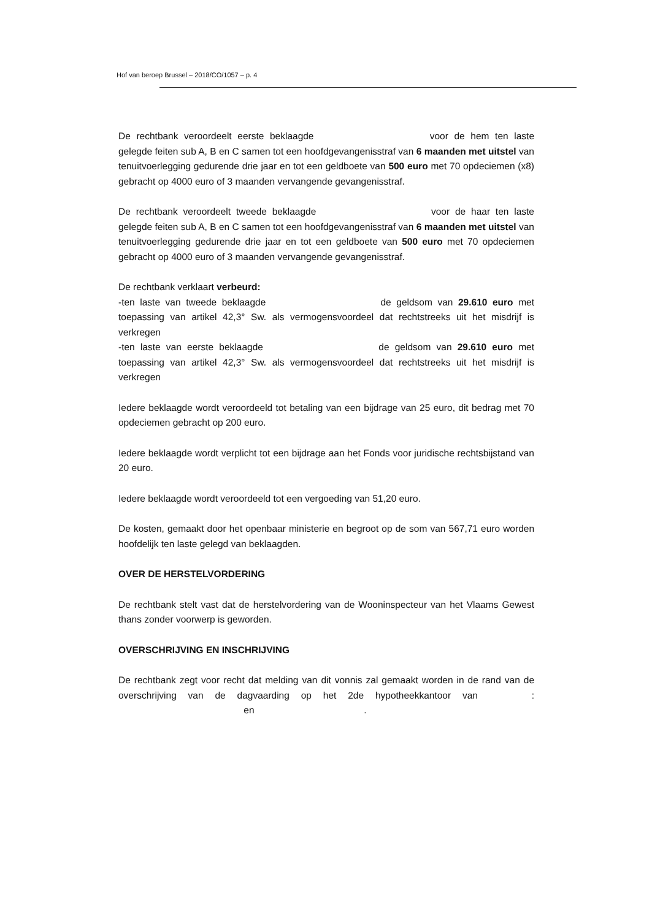Hof van beroep Brussel – 2018/CO/1057 – p. 4
De rechtbank veroordeelt eerste beklaagde voor de hem ten laste gelegde feiten sub A, B en C samen tot een hoofdgevangenisstraf van 6 maanden met uitstel van tenuitvoerlegging gedurende drie jaar en tot een geldboete van 500 euro met 70 opdeciemen (x8) gebracht op 4000 euro of 3 maanden vervangende gevangenisstraf.
De rechtbank veroordeelt tweede beklaagde voor de haar ten laste gelegde feiten sub A, B en C samen tot een hoofdgevangenisstraf van 6 maanden met uitstel van tenuitvoerlegging gedurende drie jaar en tot een geldboete van 500 euro met 70 opdeciemen gebracht op 4000 euro of 3 maanden vervangende gevangenisstraf.
De rechtbank verklaart verbeurd:
-ten laste van tweede beklaagde de geldsom van 29.610 euro met toepassing van artikel 42,3° Sw. als vermogensvoordeel dat rechtstreeks uit het misdrijf is verkregen
-ten laste van eerste beklaagde de geldsom van 29.610 euro met toepassing van artikel 42,3° Sw. als vermogensvoordeel dat rechtstreeks uit het misdrijf is verkregen
Iedere beklaagde wordt veroordeeld tot betaling van een bijdrage van 25 euro, dit bedrag met 70 opdeciemen gebracht op 200 euro.
Iedere beklaagde wordt verplicht tot een bijdrage aan het Fonds voor juridische rechtsbijstand van 20 euro.
Iedere beklaagde wordt veroordeeld tot een vergoeding van 51,20 euro.
De kosten, gemaakt door het openbaar ministerie en begroot op de som van 567,71 euro worden hoofdelijk ten laste gelegd van beklaagden.
OVER DE HERSTELVORDERING
De rechtbank stelt vast dat de herstelvordering van de Wooninspecteur van het Vlaams Gewest thans zonder voorwerp is geworden.
OVERSCHRIJVING EN INSCHRIJVING
De rechtbank zegt voor recht dat melding van dit vonnis zal gemaakt worden in de rand van de overschrijving van de dagvaarding op het 2de hypotheekkantoor van : en .